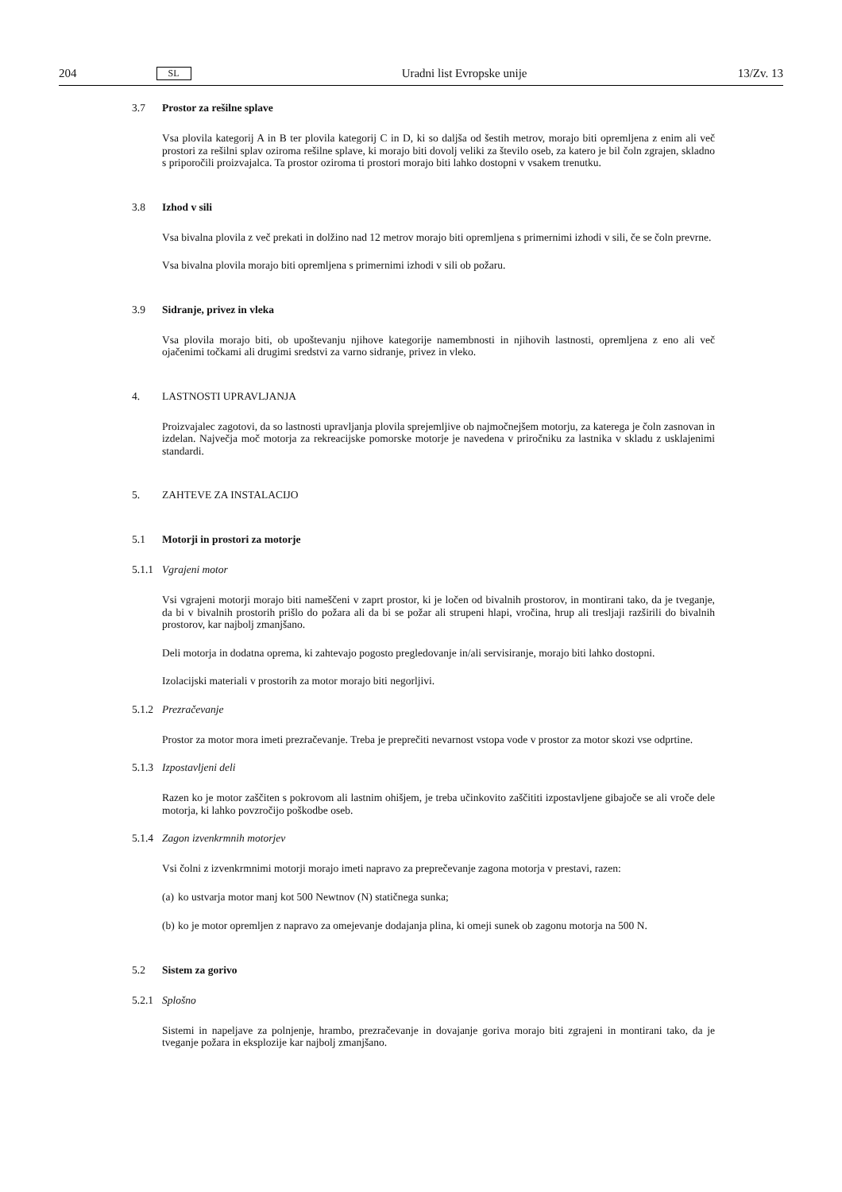204 SL Uradni list Evropske unije 13/Zv. 13
3.7 Prostor za rešilne splave
Vsa plovila kategorij A in B ter plovila kategorij C in D, ki so daljša od šestih metrov, morajo biti opremljena z enim ali več prostori za rešilni splav oziroma rešilne splave, ki morajo biti dovolj veliki za število oseb, za katero je bil čoln zgrajen, skladno s priporočili proizvajalca. Ta prostor oziroma ti prostori morajo biti lahko dostopni v vsakem trenutku.
3.8 Izhod v sili
Vsa bivalna plovila z več prekati in dolžino nad 12 metrov morajo biti opremljena s primernimi izhodi v sili, če se čoln prevrne.
Vsa bivalna plovila morajo biti opremljena s primernimi izhodi v sili ob požaru.
3.9 Sidranje, privez in vleka
Vsa plovila morajo biti, ob upoštevanju njihove kategorije namembnosti in njihovih lastnosti, opremljena z eno ali več ojačenimi točkami ali drugimi sredstvi za varno sidranje, privez in vleko.
4. LASTNOSTI UPRAVLJANJA
Proizvajalec zagotovi, da so lastnosti upravljanja plovila sprejemljive ob najmočnejšem motorju, za katerega je čoln zasnovan in izdelan. Največja moč motorja za rekreacijske pomorske motorje je navedena v priročniku za lastnika v skladu z usklajenimi standardi.
5. ZAHTEVE ZA INSTALACIJO
5.1 Motorji in prostori za motorje
5.1.1 Vgrajeni motor
Vsi vgrajeni motorji morajo biti nameščeni v zaprt prostor, ki je ločen od bivalnih prostorov, in montirani tako, da je tveganje, da bi v bivalnih prostorih prišlo do požara ali da bi se požar ali strupeni hlapi, vročina, hrup ali tresljaji razširili do bivalnih prostorov, kar najbolj zmanjšano.
Deli motorja in dodatna oprema, ki zahtevajo pogosto pregledovanje in/ali servisiranje, morajo biti lahko dostopni.
Izolacijski materiali v prostorih za motor morajo biti negorljivi.
5.1.2 Prezračevanje
Prostor za motor mora imeti prezračevanje. Treba je preprečiti nevarnost vstopa vode v prostor za motor skozi vse odprtine.
5.1.3 Izpostavljeni deli
Razen ko je motor zaščiten s pokrovom ali lastnim ohišjem, je treba učinkovito zaščititi izpostavljene gibajoče se ali vroče dele motorja, ki lahko povzročijo poškodbe oseb.
5.1.4 Zagon izvenkrmnih motorjev
Vsi čolni z izvenkrmnimi motorji morajo imeti napravo za preprečevanje zagona motorja v prestavi, razen:
(a) ko ustvarja motor manj kot 500 Newtnov (N) statičnega sunka;
(b) ko je motor opremljen z napravo za omejevanje dodajanja plina, ki omeji sunek ob zagonu motorja na 500 N.
5.2 Sistem za gorivo
5.2.1 Splošno
Sistemi in napeljave za polnjenje, hrambo, prezračevanje in dovajanje goriva morajo biti zgrajeni in montirani tako, da je tveganje požara in eksplozije kar najbolj zmanjšano.